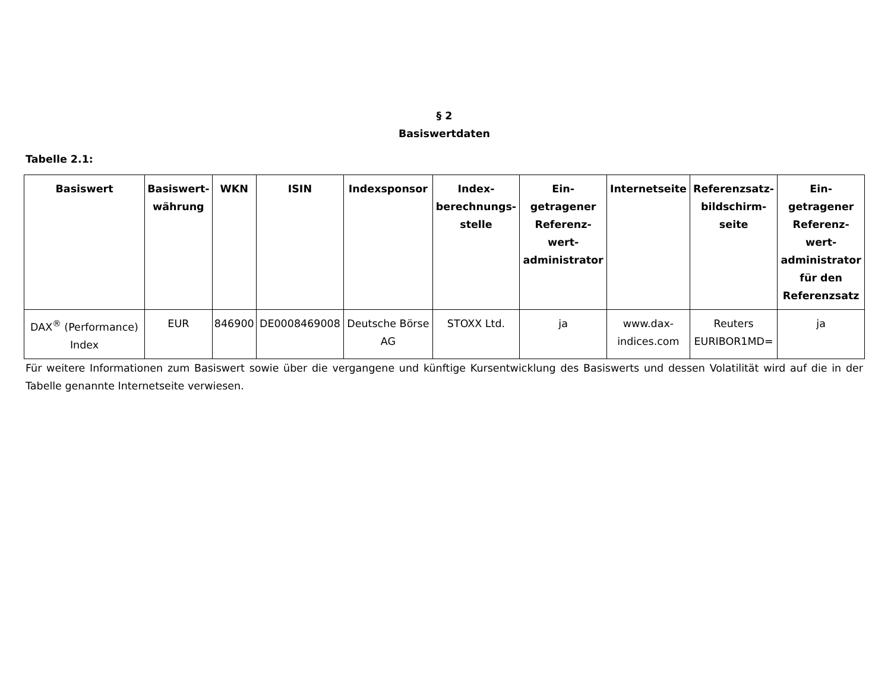§ 2
Basiswertdaten
Tabelle 2.1:
| Basiswert | Basiswert- währung | WKN | ISIN | Indexsponsor | Index- berechnungs- stelle | Ein- getragener Referenz- wert- administrator | Internetseite | Referenzsatz- bildschirm- seite | Ein- getragener Referenz- wert- administrator für den Referenzsatz |
| --- | --- | --- | --- | --- | --- | --- | --- | --- | --- |
| DAX<sup>®</sup> (Performance) Index | EUR | 846900 | DE0008469008 | Deutsche Börse AG | STOXX Ltd. | ja | www.dax- indices.com | Reuters EURIBOR1MD= | ja |
Für weitere Informationen zum Basiswert sowie über die vergangene und künftige Kursentwicklung des Basiswerts und dessen Volatilität wird auf die in der Tabelle genannte Internetseite verwiesen.